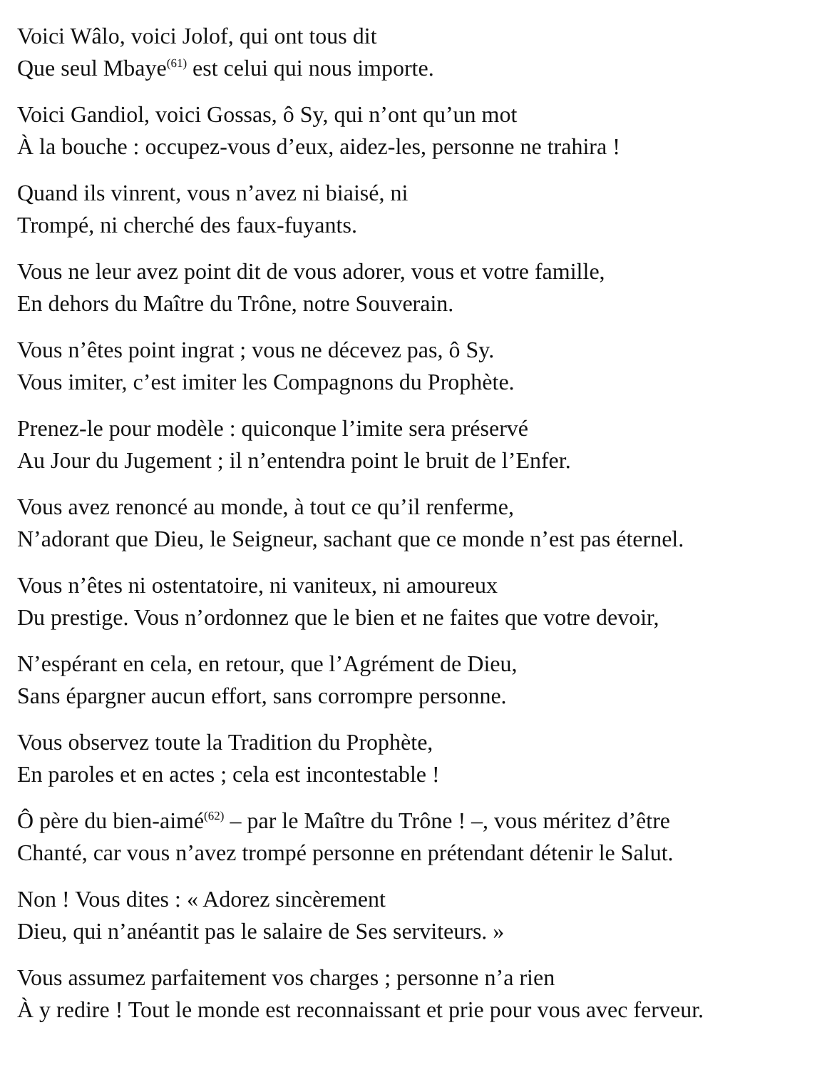Voici Wâlo, voici Jolof, qui ont tous dit
Que seul Mbaye<sup>(61)</sup> est celui qui nous importe.
Voici Gandiol, voici Gossas, ô Sy, qui n’ont qu’un mot
À la bouche : occupez-vous d’eux, aidez-les, personne ne trahira !
Quand ils vinrent, vous n’avez ni biaisé, ni
Trompé, ni cherché des faux-fuyants.
Vous ne leur avez point dit de vous adorer, vous et votre famille,
En dehors du Maître du Trône, notre Souverain.
Vous n’êtes point ingrat ; vous ne décevez pas, ô Sy.
Vous imiter, c’est imiter les Compagnons du Prophète.
Prenez-le pour modèle : quiconque l’imite sera préservé
Au Jour du Jugement ; il n’entendra point le bruit de l’Enfer.
Vous avez renoncé au monde, à tout ce qu’il renferme,
N’adorant que Dieu, le Seigneur, sachant que ce monde n’est pas éternel.
Vous n’êtes ni ostentatoire, ni vaniteux, ni amoureux
Du prestige. Vous n’ordonnez que le bien et ne faites que votre devoir,
N’espérant en cela, en retour, que l’Agrément de Dieu,
Sans épargner aucun effort, sans corrompre personne.
Vous observez toute la Tradition du Prophète,
En paroles et en actes ; cela est incontestable !
Ô père du bien-aimé<sup>(62)</sup> – par le Maître du Trône ! –, vous méritez d’être
Chanté, car vous n’avez trompé personne en prétendant détenir le Salut.
Non ! Vous dites : « Adorez sincèrement
Dieu, qui n’anéantit pas le salaire de Ses serviteurs. »
Vous assumez parfaitement vos charges ; personne n’a rien
À y redire ! Tout le monde est reconnaissant et prie pour vous avec ferveur.